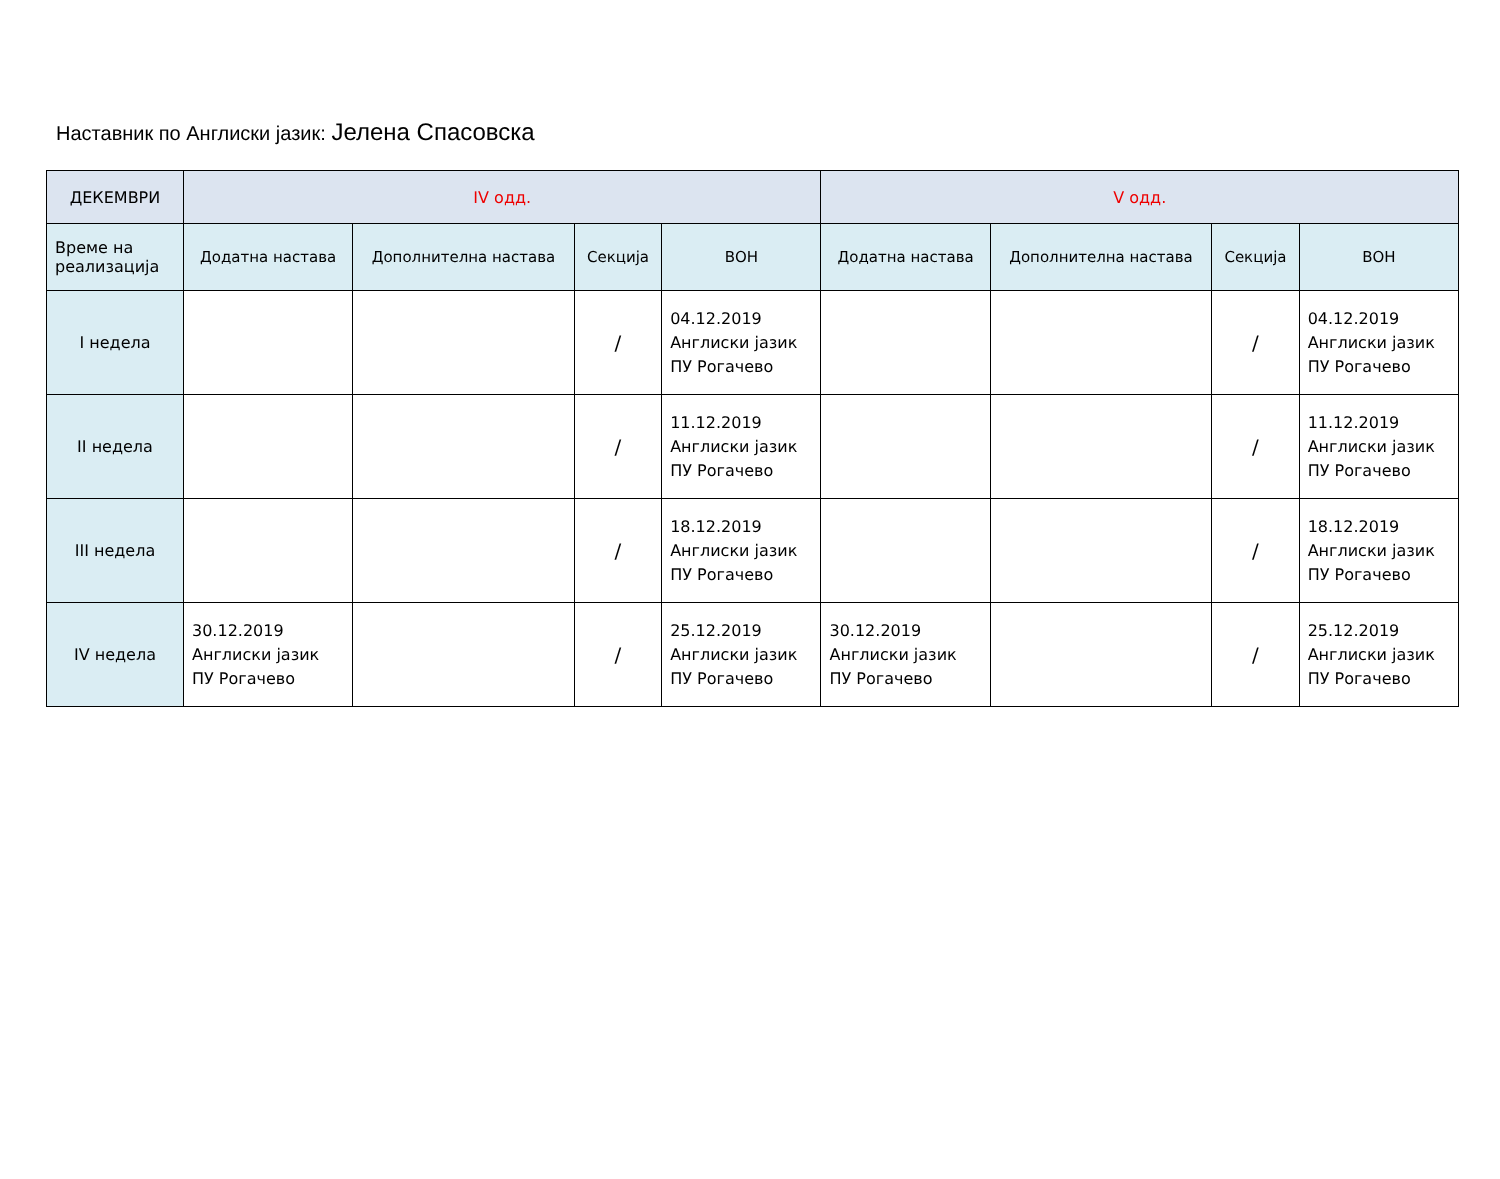Наставник по Англиски јазик: Јелена Спасовска
| ДЕКЕМВРИ | IV одд. | | | | V одд. | | | |
| --- | --- | --- | --- | --- | --- | --- | --- | --- |
| Време на реализација | Додатна настава | Дополнителна настава | Секција | ВОН | Додатна настава | Дополнителна настава | Секција | ВОН |
| I недела | | | / | 04.12.2019 Англиски јазик ПУ Рогачево | | | / | 04.12.2019 Англиски јазик ПУ Рогачево |
| II недела | | | / | 11.12.2019 Англиски јазик ПУ Рогачево | | | / | 11.12.2019 Англиски јазик ПУ Рогачево |
| III недела | | | / | 18.12.2019 Англиски јазик ПУ Рогачево | | | / | 18.12.2019 Англиски јазик ПУ Рогачево |
| IV недела | 30.12.2019 Англиски јазик ПУ Рогачево | | / | 25.12.2019 Англиски јазик ПУ Рогачево | 30.12.2019 Англиски јазик ПУ Рогачево | | / | 25.12.2019 Англиски јазик ПУ Рогачево |